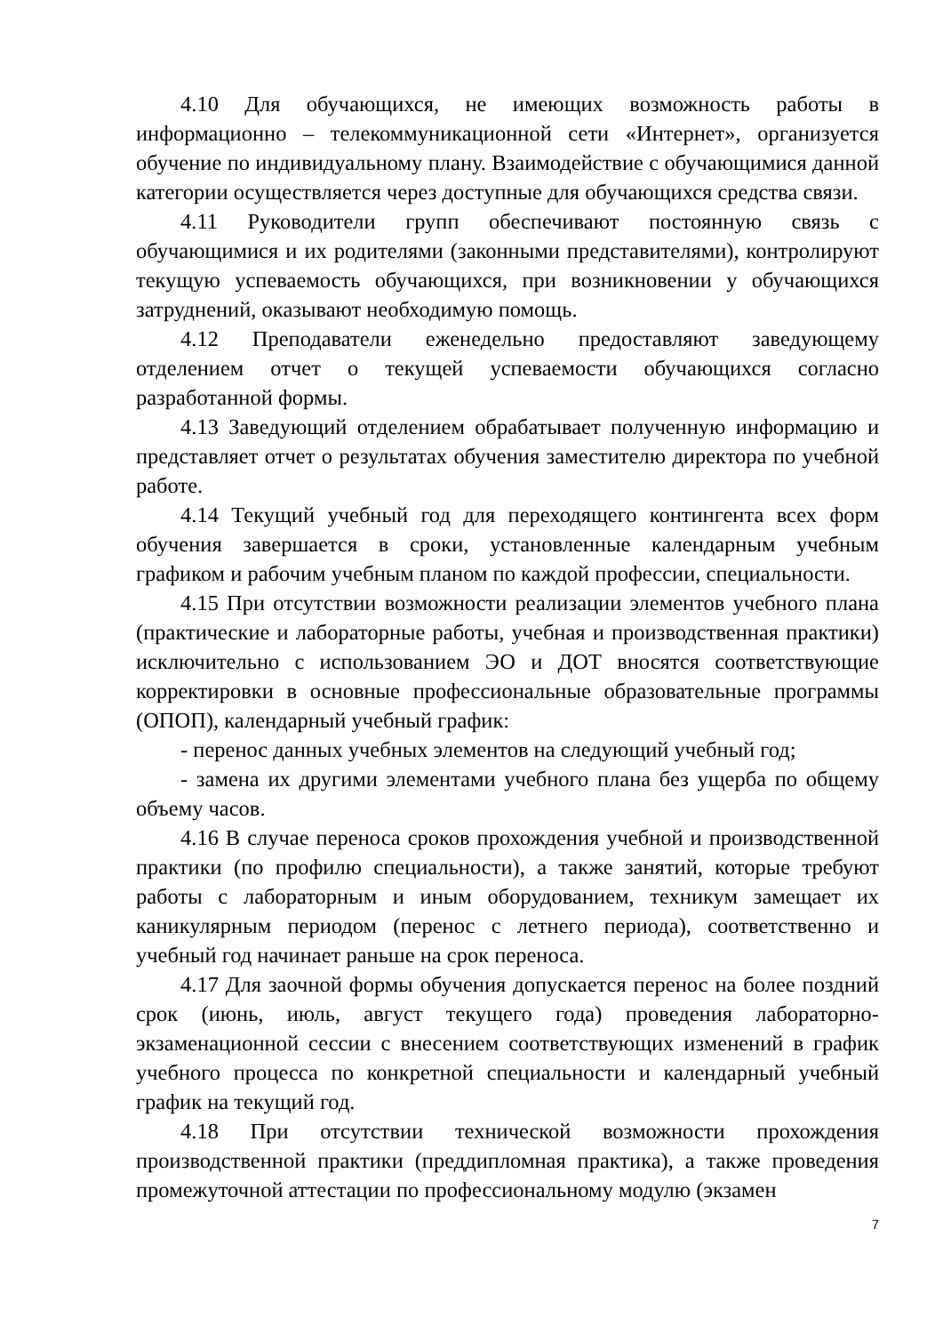4.10 Для обучающихся, не имеющих возможность работы в информационно – телекоммуникационной сети «Интернет», организуется обучение по индивидуальному плану. Взаимодействие с обучающимися данной категории осуществляется через доступные для обучающихся средства связи.
4.11 Руководители групп обеспечивают постоянную связь с обучающимися и их родителями (законными представителями), контролируют текущую успеваемость обучающихся, при возникновении у обучающихся затруднений, оказывают необходимую помощь.
4.12 Преподаватели еженедельно предоставляют заведующему отделением отчет о текущей успеваемости обучающихся согласно разработанной формы.
4.13 Заведующий отделением обрабатывает полученную информацию и представляет отчет о результатах обучения заместителю директора по учебной работе.
4.14 Текущий учебный год для переходящего контингента всех форм обучения завершается в сроки, установленные календарным учебным графиком и рабочим учебным планом по каждой профессии, специальности.
4.15 При отсутствии возможности реализации элементов учебного плана (практические и лабораторные работы, учебная и производственная практики) исключительно с использованием ЭО и ДОТ вносятся соответствующие корректировки в основные профессиональные образовательные программы (ОПОП), календарный учебный график:
- перенос данных учебных элементов на следующий учебный год;
- замена их другими элементами учебного плана без ущерба по общему объему часов.
4.16 В случае переноса сроков прохождения учебной и производственной практики (по профилю специальности), а также занятий, которые требуют работы с лабораторным и иным оборудованием, техникум замещает их каникулярным периодом (перенос с летнего периода), соответственно и учебный год начинает раньше на срок переноса.
4.17 Для заочной формы обучения допускается перенос на более поздний срок (июнь, июль, август текущего года) проведения лабораторно-экзаменационной сессии с внесением соответствующих изменений в график учебного процесса по конкретной специальности и календарный учебный график на текущий год.
4.18 При отсутствии технической возможности прохождения производственной практики (преддипломная практика), а также проведения промежуточной аттестации по профессиональному модулю (экзамен
7